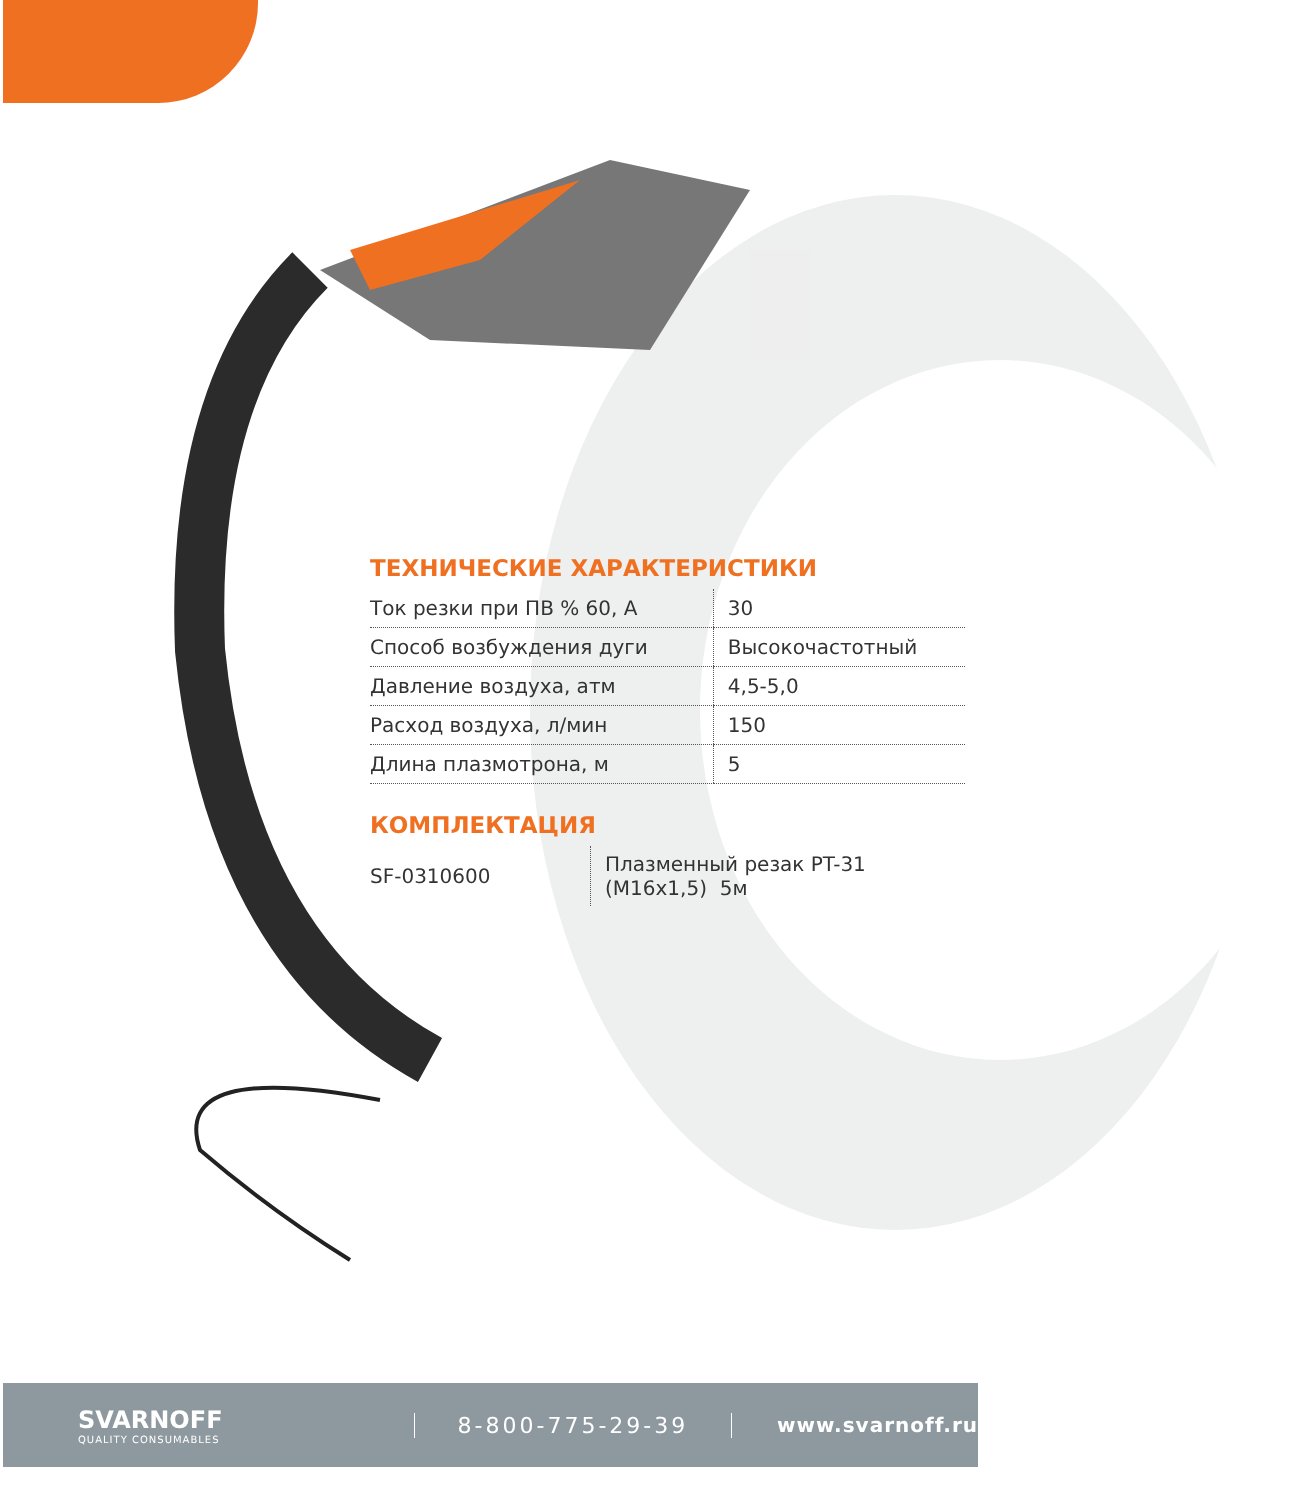ТЕХНИЧЕСКИЕ ХАРАКТЕРИСТИКИ
| Ток резки при ПВ % 60, А | 30 |
| Способ возбуждения дуги | Высокочастотный |
| Давление воздуха, атм | 4,5-5,0 |
| Расход воздуха, л/мин | 150 |
| Длина плазмотрона, м | 5 |
КОМПЛЕКТАЦИЯ
| SF-0310600 | Плазменный резак PT-31 (M16x1,5) 5м |
SVARNOFF
QUALITY CONSUMABLES
8-800-775-29-39 www.svarnoff.ru